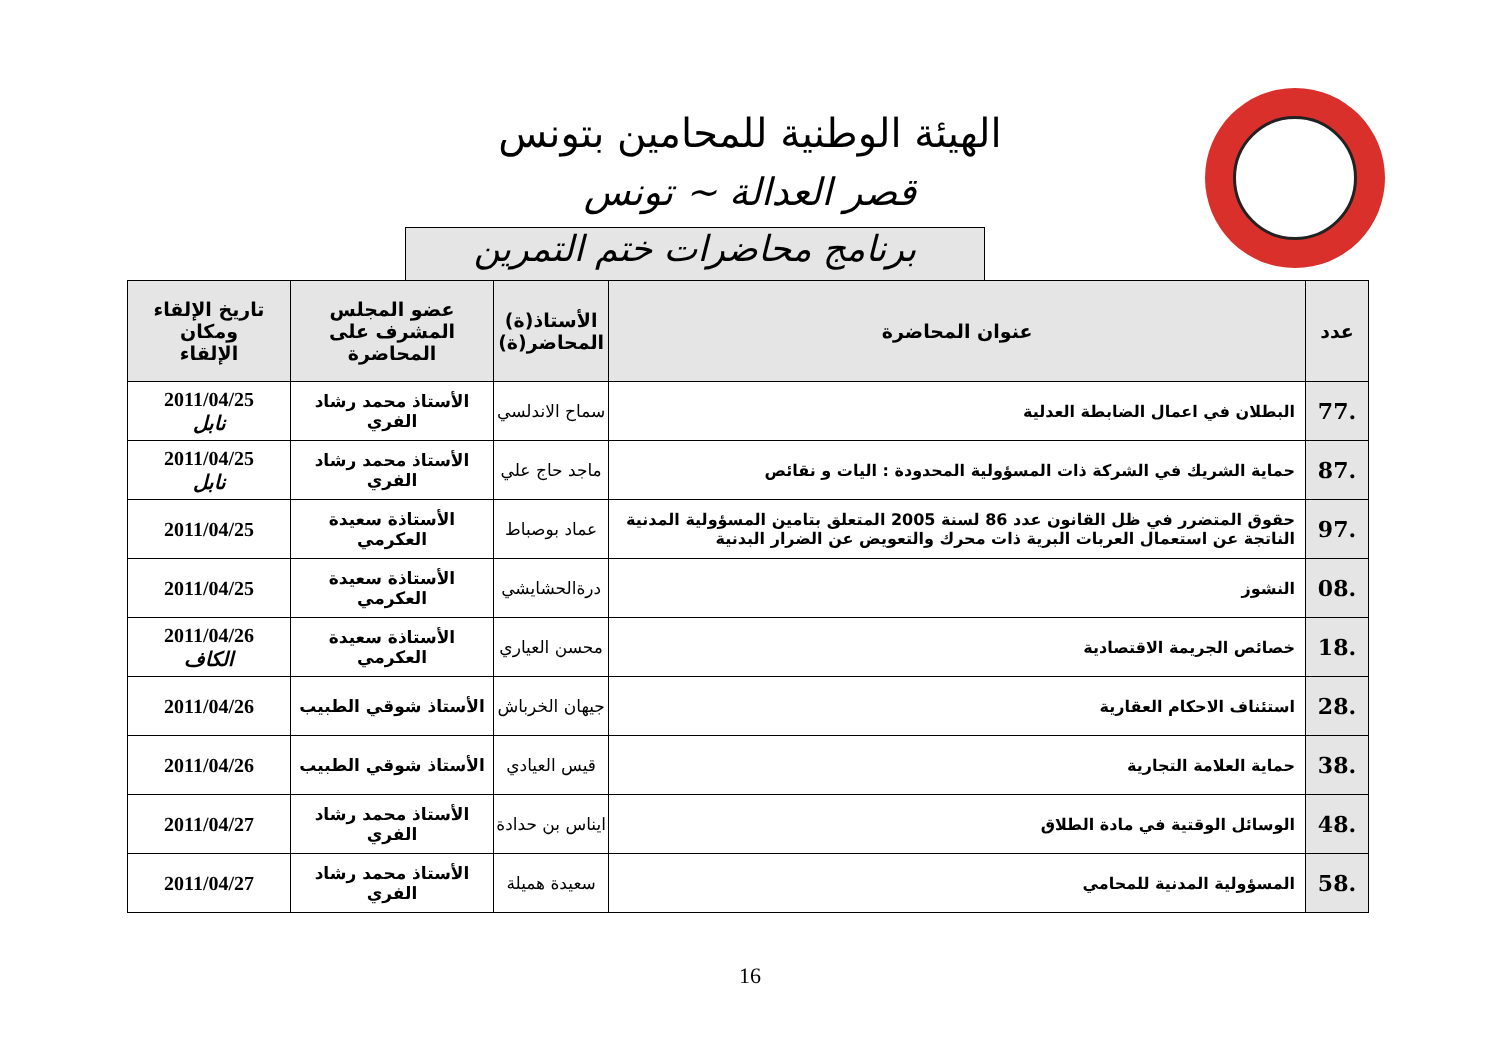الهيئة الوطنية للمحامين بتونس
قصر العدالة ~ تونس
برنامج محاضرات ختم التمرين
| عدد | عنوان المحاضرة | الأستاذ(ة) المحاضر(ة) | عضو المجلس المشرف على المحاضرة | تاريخ الإلقاء ومكان الإلقاء |
| --- | --- | --- | --- | --- |
| .77 | البطلان في اعمال الضابطة العدلية | سماح الاندلسي | الأستاذ محمد رشاد الفري | 2011/04/25 نابل |
| .87 | حماية الشريك في الشركة ذات المسؤولية المحدودة : اليات و نقائص | ماجد حاج علي | الأستاذ محمد رشاد الفري | 2011/04/25 نابل |
| .97 | حقوق المتضرر في ظل القانون عدد 86 لسنة 2005 المتعلق بتامين المسؤولية المدنية الناتجة عن استعمال العربات البرية ذات محرك والتعويض عن الضرار البدنية | عماد بوصباط | الأستاذة سعيدة العكرمي | 2011/04/25 |
| .08 | النشوز | درةالحشايشي | الأستاذة سعيدة العكرمي | 2011/04/25 |
| .18 | خصائص الجريمة الاقتصادية | محسن العياري | الأستاذة سعيدة العكرمي | 2011/04/26 الكاف |
| .28 | استئناف الاحكام العقارية | جيهان الخرباش | الأستاذ شوقي الطبيب | 2011/04/26 |
| .38 | حماية العلامة التجارية | قيس العيادي | الأستاذ شوقي الطبيب | 2011/04/26 |
| .48 | الوسائل الوقتية في مادة الطلاق | ايناس بن حدادة | الأستاذ محمد رشاد الفري | 2011/04/27 |
| .58 | المسؤولية المدنية للمحامي | سعيدة هميلة | الأستاذ محمد رشاد الفري | 2011/04/27 |
16